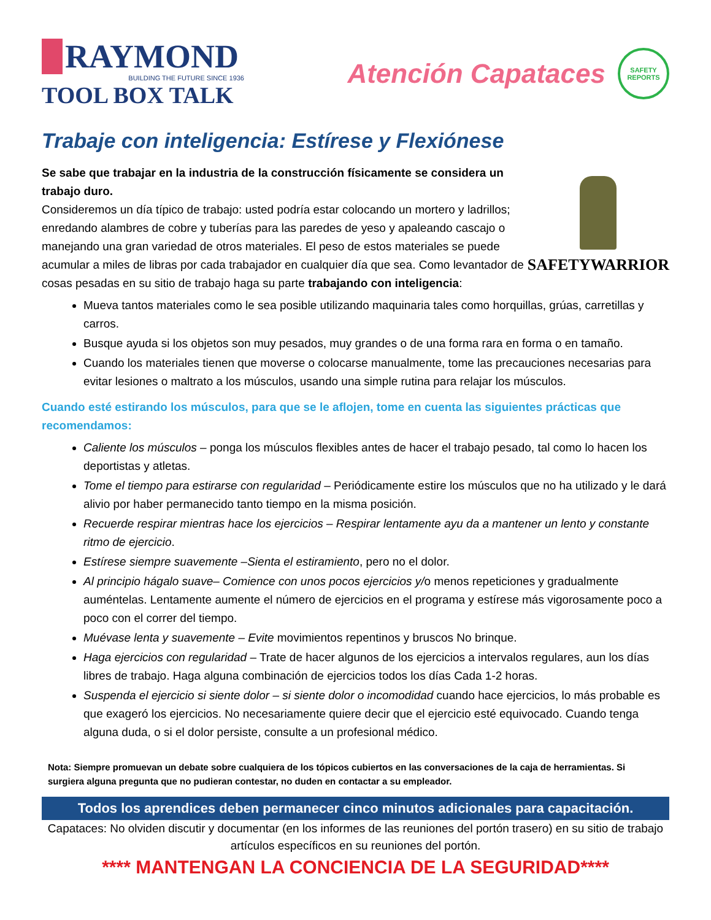RAYMOND
BUILDING THE FUTURE SINCE 1936
TOOL BOX TALK
Atención Capataces
SAFETY REPORTS
Trabaje con inteligencia: Estírese y Flexiónese
Se sabe que trabajar en la industria de la construcción físicamente se considera un trabajo duro.
Consideremos un día típico de trabajo: usted podría estar colocando un mortero y ladrillos; enredando alambres de cobre y tuberías para las paredes de yeso y apaleando cascajo o manejando una gran variedad de otros materiales. El peso de estos materiales se puede acumular a miles de libras por cada trabajador en cualquier día que sea. Como levantador de cosas pesadas en su sitio de trabajo haga su parte trabajando con inteligencia:
SAFETYWARRIOR
Mueva tantos materiales como le sea posible utilizando maquinaria tales como horquillas, grúas, carretillas y carros.
Busque ayuda si los objetos son muy pesados, muy grandes o de una forma rara en forma o en tamaño.
Cuando los materiales tienen que moverse o colocarse manualmente, tome las precauciones necesarias para evitar lesiones o maltrato a los músculos, usando una simple rutina para relajar los músculos.
Cuando esté estirando los músculos, para que se le aflojen, tome en cuenta las siguientes prácticas que recomendamos:
Caliente los músculos – ponga los músculos flexibles antes de hacer el trabajo pesado, tal como lo hacen los deportistas y atletas.
Tome el tiempo para estirarse con regularidad – Periódicamente estire los músculos que no ha utilizado y le dará alivio por haber permanecido tanto tiempo en la misma posición.
Recuerde respirar mientras hace los ejercicios – Respirar lentamente ayu da a mantener un lento y constante ritmo de ejercicio.
Estírese siempre suavemente –Sienta el estiramiento, pero no el dolor.
Al principio hágalo suave– Comience con unos pocos ejercicios y/o menos repeticiones y gradualmente auméntelas. Lentamente aumente el número de ejercicios en el programa y estírese más vigorosamente poco a poco con el correr del tiempo.
Muévase lenta y suavemente – Evite movimientos repentinos y bruscos No brinque.
Haga ejercicios con regularidad – Trate de hacer algunos de los ejercicios a intervalos regulares, aun los días libres de trabajo. Haga alguna combinación de ejercicios todos los días Cada 1-2 horas.
Suspenda el ejercicio si siente dolor – si siente dolor o incomodidad cuando hace ejercicios, lo más probable es que exageró los ejercicios. No necesariamente quiere decir que el ejercicio esté equivocado. Cuando tenga alguna duda, o si el dolor persiste, consulte a un profesional médico.
Nota: Siempre promuevan un debate sobre cualquiera de los tópicos cubiertos en las conversaciones de la caja de herramientas. Si surgiera alguna pregunta que no pudieran contestar, no duden en contactar a su empleador.
Todos los aprendices deben permanecer cinco minutos adicionales para capacitación.
Capataces: No olviden discutir y documentar (en los informes de las reuniones del portón trasero) en su sitio de trabajo artículos específicos en su reuniones del portón.
**** MANTENGAN LA CONCIENCIA DE LA SEGURIDAD****